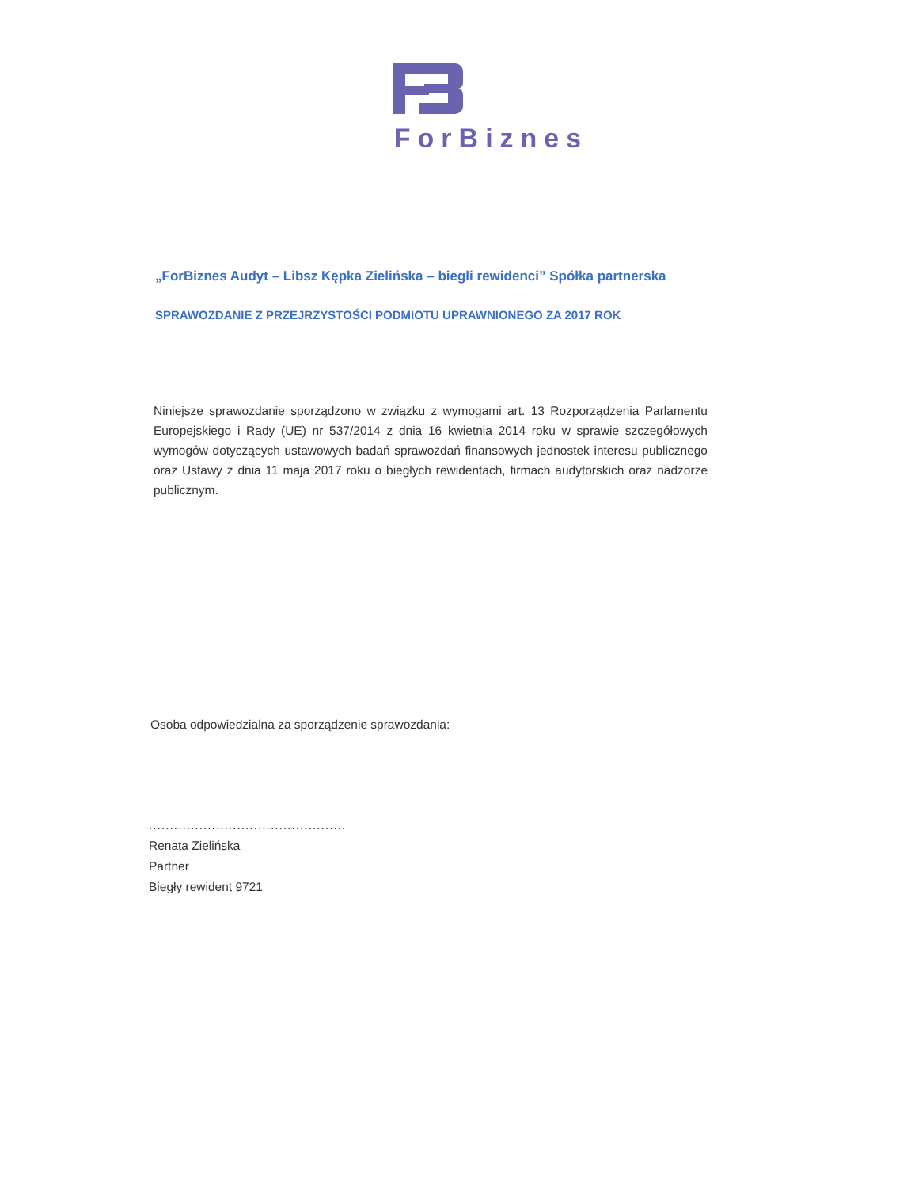ForBiznes
„ForBiznes Audyt – Libsz Kępka Zielińska – biegli rewidenci” Spółka partnerska
SPRAWOZDANIE Z PRZEJRZYSTOŚCI PODMIOTU UPRAWNIONEGO ZA 2017 ROK
Niniejsze sprawozdanie sporządzono w związku z wymogami art. 13 Rozporządzenia Parlamentu Europejskiego i Rady (UE) nr 537/2014 z dnia 16 kwietnia 2014 roku w sprawie szczegółowych wymogów dotyczących ustawowych badań sprawozdań finansowych jednostek interesu publicznego oraz Ustawy z dnia 11 maja 2017 roku o biegłych rewidentach, firmach audytorskich oraz nadzorze publicznym.
Osoba odpowiedzialna za sporządzenie sprawozdania:
...............................................
Renata Zielińska
Partner
Biegły rewident 9721